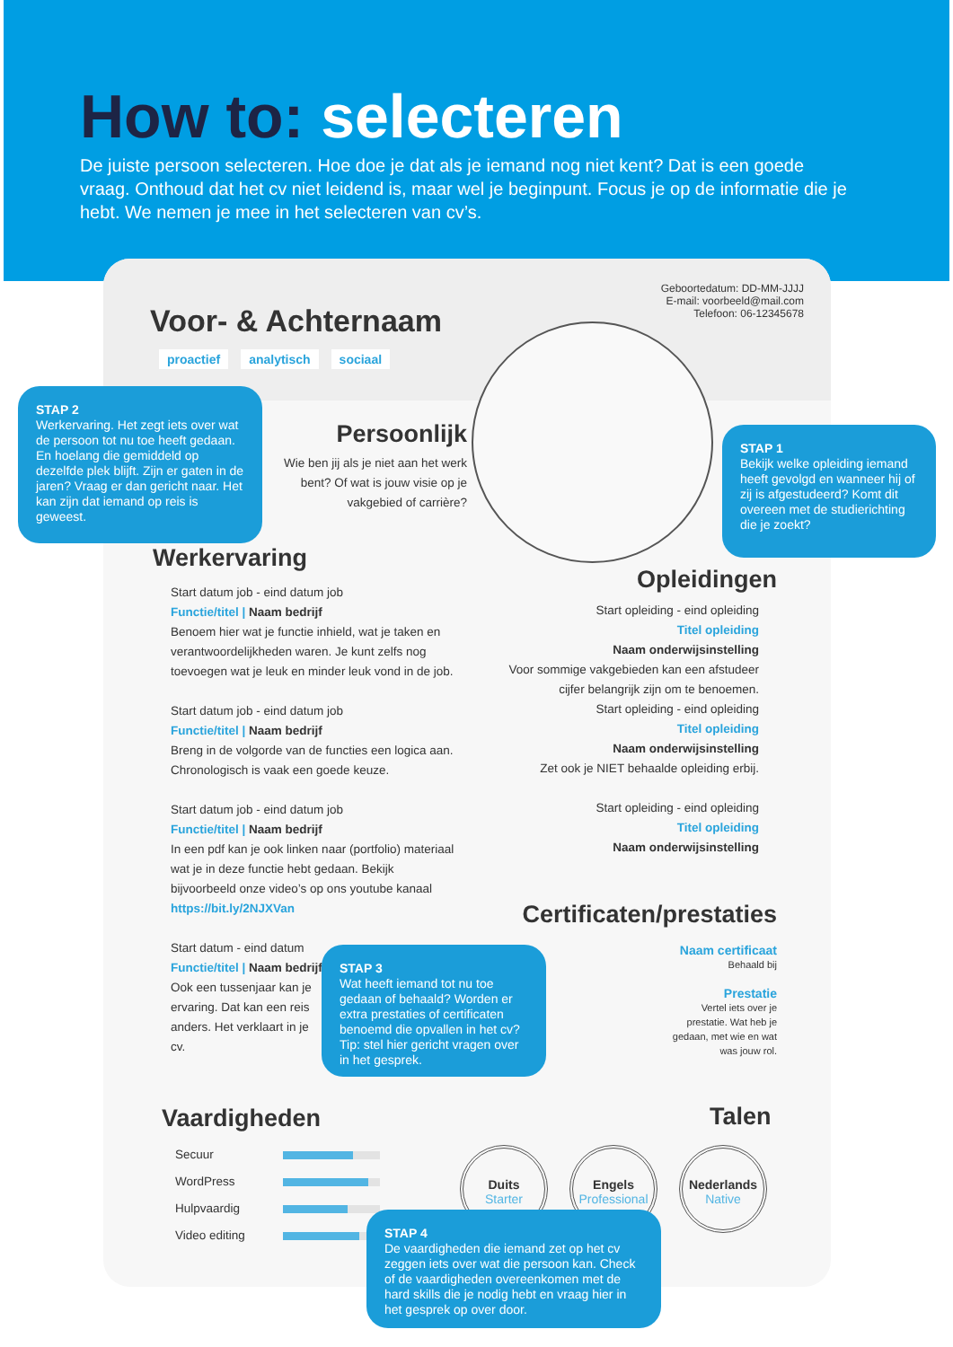How to: selecteren
De juiste persoon selecteren. Hoe doe je dat als je iemand nog niet kent? Dat is een goede vraag. Onthoud dat het cv niet leidend is, maar wel je beginpunt. Focus je op de informatie die je hebt. We nemen je mee in het selecteren van cv’s.
Geboortedatum: DD-MM-JJJJ
E-mail: voorbeeld@mail.com
Telefoon: 06-12345678
Voor- & Achternaam
proactief analytisch sociaal
Persoonlijk
Wie ben jij als je niet aan het werk bent? Of wat is jouw visie op je vakgebied of carrière?
STAP 2
Werkervaring. Het zegt iets over wat de persoon tot nu toe heeft gedaan. En hoelang die gemiddeld op dezelfde plek blijft. Zijn er gaten in de jaren? Vraag er dan gericht naar. Het kan zijn dat iemand op reis is geweest.
STAP 1
Bekijk welke opleiding iemand heeft gevolgd en wanneer hij of zij is afgestudeerd? Komt dit overeen met de studierichting die je zoekt?
Werkervaring
Start datum job - eind datum job
Functie/titel | Naam bedrijf
Benoem hier wat je functie inhield, wat je taken en verantwoordelijkheden waren. Je kunt zelfs nog toevoegen wat je leuk en minder leuk vond in de job.
Start datum job - eind datum job
Functie/titel | Naam bedrijf
Breng in de volgorde van de functies een logica aan. Chronologisch is vaak een goede keuze.
Start datum job - eind datum job
Functie/titel | Naam bedrijf
In een pdf kan je ook linken naar (portfolio) materiaal wat je in deze functie hebt gedaan. Bekijk bijvoorbeeld onze video’s op ons youtube kanaal https://bit.ly/2NJXVan
Start datum - eind datum
Functie/titel | Naam bedrijf
Ook een tussenjaar kan je ervaring. Dat kan een reis anders. Het verklaart in je cv.
Opleidingen
Start opleiding - eind opleiding
Titel opleiding
Naam onderwijsinstelling
Voor sommige vakgebieden kan een afstudeer cijfer belangrijk zijn om te benoemen.
Start opleiding - eind opleiding
Titel opleiding
Naam onderwijsinstelling
Zet ook je NIET behaalde opleiding erbij.
Start opleiding - eind opleiding
Titel opleiding
Naam onderwijsinstelling
Certificaten/prestaties
Naam certificaat
Behaald bij
Prestatie
Vertel iets over je
prestatie. Wat heb je
gedaan, met wie en wat
was jouw rol.
STAP 3
Wat heeft iemand tot nu toe gedaan of behaald? Worden er extra prestaties of certificaten benoemd die opvallen in het cv? Tip: stel hier gericht vragen over in het gesprek.
Vaardigheden
Secuur
WordPress
Hulpvaardig
Video editing
Talen
Duits
Starter Engels
Professional Nederlands
Native
STAP 4
De vaardigheden die iemand zet op het cv zeggen iets over wat die persoon kan. Check of de vaardigheden overeenkomen met de hard skills die je nodig hebt en vraag hier in het gesprek op over door.